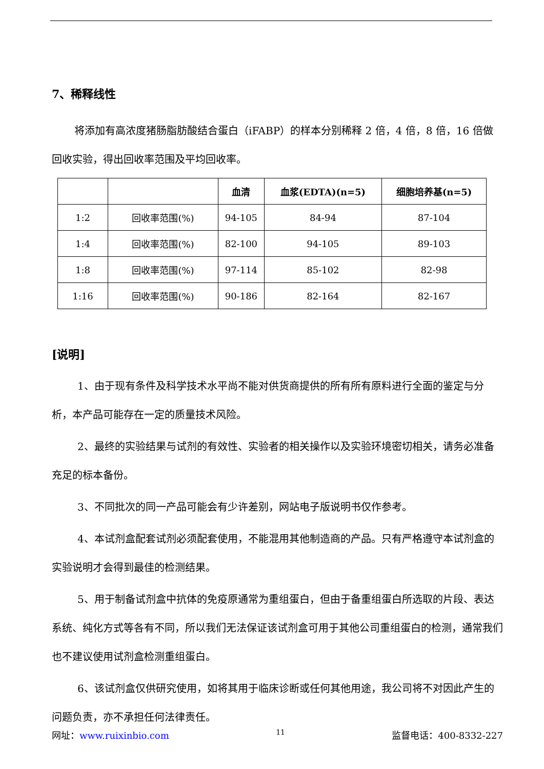7、稀释线性
将添加有高浓度猪肠脂肪酸结合蛋白（iFABP）的样本分别稀释 2 倍，4 倍，8 倍，16 倍做回收实验，得出回收率范围及平均回收率。
| | | 血清 | 血浆(EDTA)(n=5) | 细胞培养基(n=5) |
| --- | --- | --- | --- | --- |
| 1:2 | 回收率范围(%) | 94-105 | 84-94 | 87-104 |
| 1:4 | 回收率范围(%) | 82-100 | 94-105 | 89-103 |
| 1:8 | 回收率范围(%) | 97-114 | 85-102 | 82-98 |
| 1:16 | 回收率范围(%) | 90-186 | 82-164 | 82-167 |
[说明]
1、由于现有条件及科学技术水平尚不能对供货商提供的所有所有原料进行全面的鉴定与分析，本产品可能存在一定的质量技术风险。
2、最终的实验结果与试剂的有效性、实验者的相关操作以及实验环境密切相关，请务必准备充足的标本备份。
3、不同批次的同一产品可能会有少许差别，网站电子版说明书仅作参考。
4、本试剂盒配套试剂必须配套使用，不能混用其他制造商的产品。只有严格遵守本试剂盒的实验说明才会得到最佳的检测结果。
5、用于制备试剂盒中抗体的免疫原通常为重组蛋白，但由于备重组蛋白所选取的片段、表达系统、纯化方式等各有不同，所以我们无法保证该试剂盒可用于其他公司重组蛋白的检测，通常我们也不建议使用试剂盒检测重组蛋白。
6、该试剂盒仅供研究使用，如将其用于临床诊断或任何其他用途，我公司将不对因此产生的问题负责，亦不承担任何法律责任。
网址：www.ruixinbio.com 11 监督电话：400-8332-227